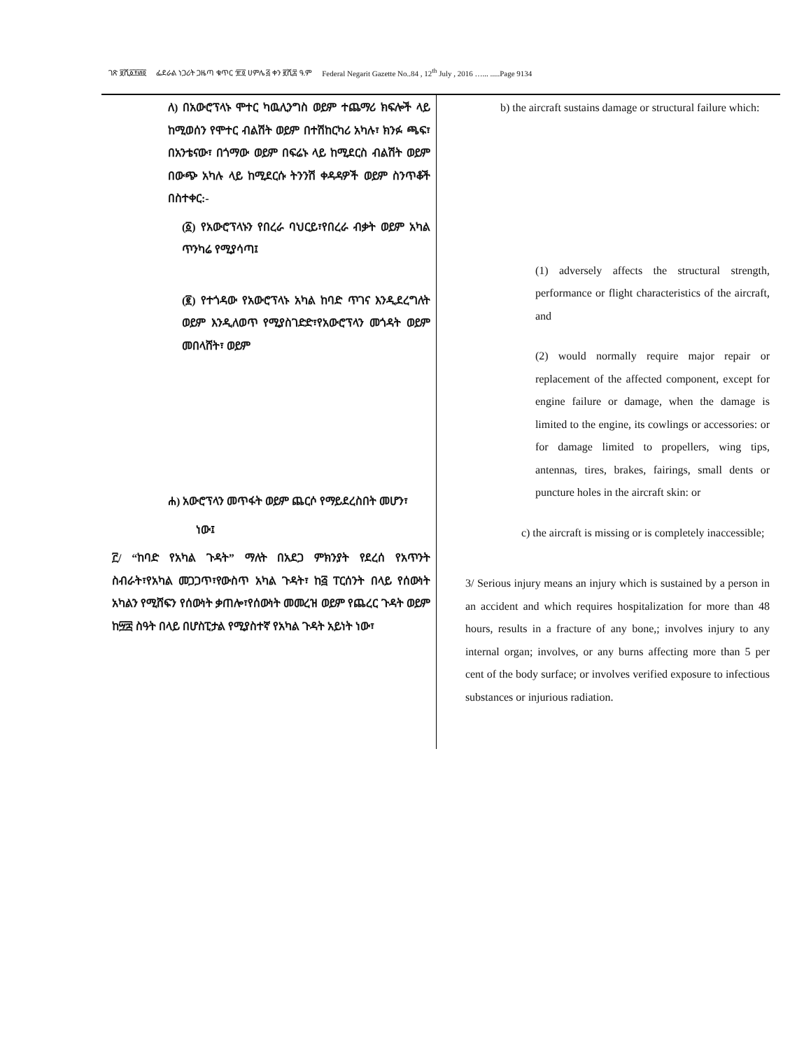ገጽ ፱ሺ፩፻፴፬ ፌደራል ነጋሪት ጋዜጣ ቁጥር ፹፬ ሀምሌ ፭ ቀን ፪ሺ፰ ዓ.ም Federal Negarit Gazette No..84 , 12<sup>th</sup> July , 2016 …... .....Page 9134
ለ) በአውሮፕላኑ ሞተር ካዉሊንግስ ወይም ተጨማሪ ክፍሎች ላይ ከሚወሰን የሞተር ብልሽት ወይም በተሽከርካሪ አካሉ፣ ክንፉ ጫፍ፣ በአንቴናው፣ በጎማው ወይም በፍሬኑ ላይ ከሚደርስ ብልሽት ወይም በውጭ አካሉ ላይ ከሚደርሱ ትንንሽ ቀዳዳዎች ወይም ስንጥቆች በስተቀር:-
(፩) የአውሮፕላኑን የበረራ ባህርይ፣የበረራ ብቃት ወይም አካል ጥንካሬ የሚያሳጣ፤
(፪) የተጎዳው የአውሮፕላኑ አካል ከባድ ጥገና እንዲደረግለት ወይም እንዲለወጥ የሚያስገድድ፣የአውሮፕላን መጎዳት ወይም መበላሸት፣ ወይም
ሐ) አውሮፕላን መጥፋት ወይም ጨርሶ የማይደረስበት መሆን፣
ነው፤
፫/ “ከባድ የአካል ጉዳት” ማለት በአደጋ ምክንያት የደረሰ የአጥንት ስብራት፣የአካል መጋጋጥ፣የውስጥ አካል ጉዳት፣ ከ፭ ፐርሰንት በላይ የሰውነት አካልን የሚሸፍን የሰውነት ቃጠሎ፣የሰውነት መመረዝ ወይም የጨረር ጉዳት ወይም ከ፵፰ ስዓት በላይ በሆስፒታል የሚያስተኛ የአካል ጉዳት አይነት ነው፣
b) the aircraft sustains damage or structural failure which:
(1) adversely affects the structural strength, performance or flight characteristics of the aircraft, and
(2) would normally require major repair or replacement of the affected component, except for engine failure or damage, when the damage is limited to the engine, its cowlings or accessories: or for damage limited to propellers, wing tips, antennas, tires, brakes, fairings, small dents or puncture holes in the aircraft skin: or
c) the aircraft is missing or is completely inaccessible;
3/ Serious injury means an injury which is sustained by a person in an accident and which requires hospitalization for more than 48 hours, results in a fracture of any bone,; involves injury to any internal organ; involves, or any burns affecting more than 5 per cent of the body surface; or involves verified exposure to infectious substances or injurious radiation.